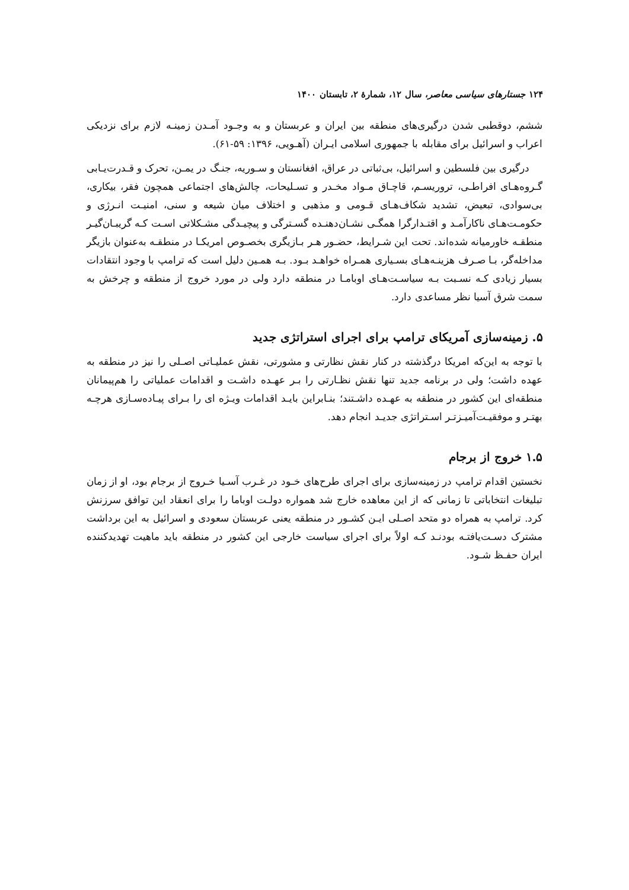۱۲۴ جستارهای سیاسی معاصر، سال ۱۲، شمارهٔ ۲، تابستان ۱۴۰۰
ششم، دوقطبی شدن درگیری‌های منطقه بین ایران و عربستان و به وجـود آمـدن زمینـه لازم برای نزدیکی اعراب و اسرائیل برای مقابله با جمهوری اسلامی ایـران (آهـویی، ۱۳۹۶: ۵۹-۶۱).
درگیری بین فلسطین و اسرائیل، بی‌ثباتی در عراق، افغانستان و سـوریه، جنـگ در یمـن، تحرک و قـدرت‌یـابی گـروه‌هـای افراطـی، تروریسـم، قاچـاق مـواد مخـدر و تسـلیحات، چالش‌های اجتماعی همچون فقر، بیکاری، بی‌سوادی، تبعیض، تشدید شکاف‌هـای قـومی و مذهبی و اختلاف میان شیعه و سنی، امنیـت انـرژی و حکومـت‌هـای ناکارآمـد و اقتـدارگرا همگـی نشـان‌دهنـده گسـترگی و پیچیـدگی مشـکلاتی اسـت کـه گریبـان‌گیـر منطقـه خاورمیانه شده‌اند. تحت این شـرایط، حضـور هـر بـازیگری بخصـوص امریکـا در منطقـه به‌عنوان بازیگر مداخله‌گر، بـا صـرف هزینـه‌هـای بسـیاری همـراه خواهـد بـود. بـه همـین دلیل است که ترامپ با وجود انتقادات بسیار زیادی کـه نسـبت بـه سیاسـت‌هـای اوبامـا در منطقه دارد ولی در مورد خروج از منطقه و چرخش به سمت شرق آسیا نظر مساعدی دارد.
۵. زمینه‌سازی آمریکای ترامپ برای اجرای استراتژی جدید
با توجه به این‌که امریکا درگذشته در کنار نقش نظارتی و مشورتی، نقش عملیـاتی اصـلی را نیز در منطقه به عهده داشت؛ ولی در برنامه جدید تنها نقش نظـارتی را بـر عهـده داشـت و اقدامات عملیاتی را هم‌پیمانان منطقه‌ای این کشور در منطقه به عهـده داشـتند؛ بنـابراین بایـد اقدامات ویـژه ای را بـرای پیـاده‌سـازی هرچـه بهتـر و موفقیـت‌آمیـزتـر اسـتراتژی جدیـد انجام دهد.
۱.۵ خروج از برجام
نخستین اقدام ترامپ در زمینه‌سازی برای اجرای طرح‌های خـود در غـرب آسـیا خـروج از برجام بود، او از زمان تبلیغات انتخاباتی تا زمانی که از این معاهده خارج شد همواره دولـت اوباما را برای انعقاد این توافق سرزنش کرد. ترامپ به همراه دو متحد اصـلی ایـن کشـور در منطقه یعنی عربستان سعودی و اسرائیل به این برداشت مشترک دسـت‌یافتـه بودنـد کـه اولاً برای اجرای سیاست خارجی این کشور در منطقه باید ماهیت تهدیدکننده ایران حفـظ شـود.